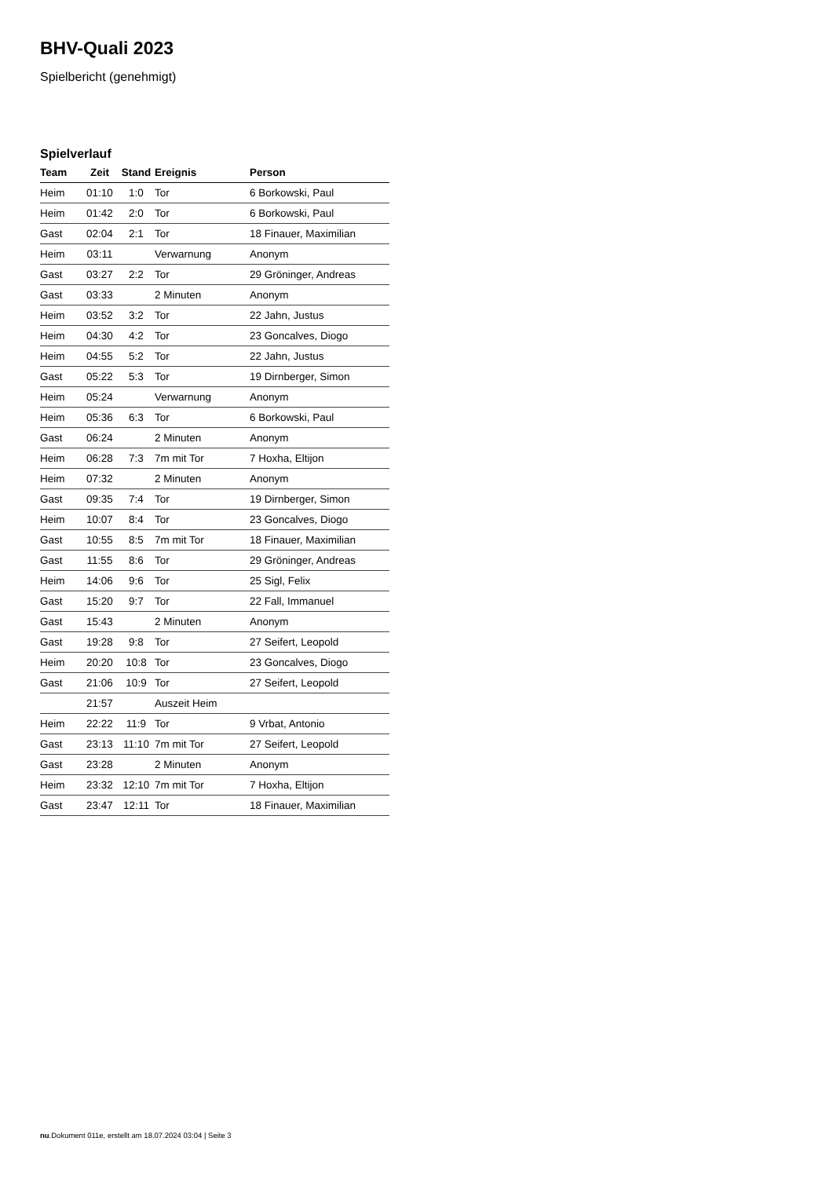BHV-Quali 2023
Spielbericht (genehmigt)
Spielverlauf
| Team | Zeit | Stand | Ereignis | Person |
| --- | --- | --- | --- | --- |
| Heim | 01:10 | 1:0 | Tor | 6 Borkowski, Paul |
| Heim | 01:42 | 2:0 | Tor | 6 Borkowski, Paul |
| Gast | 02:04 | 2:1 | Tor | 18 Finauer, Maximilian |
| Heim | 03:11 | | Verwarnung | Anonym |
| Gast | 03:27 | 2:2 | Tor | 29 Gröninger, Andreas |
| Gast | 03:33 | | 2 Minuten | Anonym |
| Heim | 03:52 | 3:2 | Tor | 22 Jahn, Justus |
| Heim | 04:30 | 4:2 | Tor | 23 Goncalves, Diogo |
| Heim | 04:55 | 5:2 | Tor | 22 Jahn, Justus |
| Gast | 05:22 | 5:3 | Tor | 19 Dirnberger, Simon |
| Heim | 05:24 | | Verwarnung | Anonym |
| Heim | 05:36 | 6:3 | Tor | 6 Borkowski, Paul |
| Gast | 06:24 | | 2 Minuten | Anonym |
| Heim | 06:28 | 7:3 | 7m mit Tor | 7 Hoxha, Eltijon |
| Heim | 07:32 | | 2 Minuten | Anonym |
| Gast | 09:35 | 7:4 | Tor | 19 Dirnberger, Simon |
| Heim | 10:07 | 8:4 | Tor | 23 Goncalves, Diogo |
| Gast | 10:55 | 8:5 | 7m mit Tor | 18 Finauer, Maximilian |
| Gast | 11:55 | 8:6 | Tor | 29 Gröninger, Andreas |
| Heim | 14:06 | 9:6 | Tor | 25 Sigl, Felix |
| Gast | 15:20 | 9:7 | Tor | 22 Fall, Immanuel |
| Gast | 15:43 | | 2 Minuten | Anonym |
| Gast | 19:28 | 9:8 | Tor | 27 Seifert, Leopold |
| Heim | 20:20 | 10:8 | Tor | 23 Goncalves, Diogo |
| Gast | 21:06 | 10:9 | Tor | 27 Seifert, Leopold |
| | 21:57 | | Auszeit Heim | |
| Heim | 22:22 | 11:9 | Tor | 9 Vrbat, Antonio |
| Gast | 23:13 | 11:10 | 7m mit Tor | 27 Seifert, Leopold |
| Gast | 23:28 | | 2 Minuten | Anonym |
| Heim | 23:32 | 12:10 | 7m mit Tor | 7 Hoxha, Eltijon |
| Gast | 23:47 | 12:11 | Tor | 18 Finauer, Maximilian |
nu.Dokument 011e, erstellt am 18.07.2024 03:04 | Seite 3